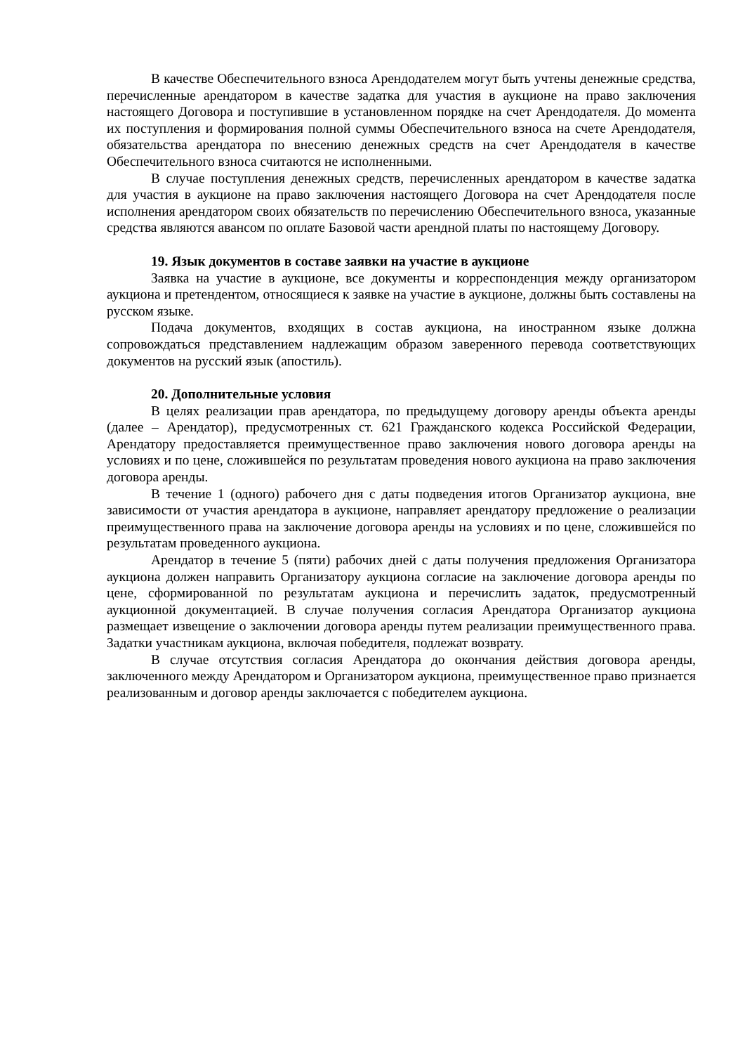В качестве Обеспечительного взноса Арендодателем могут быть учтены денежные средства, перечисленные арендатором в качестве задатка для участия в аукционе на право заключения настоящего Договора и поступившие в установленном порядке на счет Арендодателя. До момента их поступления и формирования полной суммы Обеспечительного взноса на счете Арендодателя, обязательства арендатора по внесению денежных средств на счет Арендодателя в качестве Обеспечительного взноса считаются не исполненными.
В случае поступления денежных средств, перечисленных арендатором в качестве задатка для участия в аукционе на право заключения настоящего Договора на счет Арендодателя после исполнения арендатором своих обязательств по перечислению Обеспечительного взноса, указанные средства являются авансом по оплате Базовой части арендной платы по настоящему Договору.
19. Язык документов в составе заявки на участие в аукционе
Заявка на участие в аукционе, все документы и корреспонденция между организатором аукциона и претендентом, относящиеся к заявке на участие в аукционе, должны быть составлены на русском языке.
Подача документов, входящих в состав аукциона, на иностранном языке должна сопровождаться представлением надлежащим образом заверенного перевода соответствующих документов на русский язык (апостиль).
20. Дополнительные условия
В целях реализации прав арендатора, по предыдущему договору аренды объекта аренды (далее – Арендатор), предусмотренных ст. 621 Гражданского кодекса Российской Федерации, Арендатору предоставляется преимущественное право заключения нового договора аренды на условиях и по цене, сложившейся по результатам проведения нового аукциона на право заключения договора аренды.
В течение 1 (одного) рабочего дня с даты подведения итогов Организатор аукциона, вне зависимости от участия арендатора в аукционе, направляет арендатору предложение о реализации преимущественного права на заключение договора аренды на условиях и по цене, сложившейся по результатам проведенного аукциона.
Арендатор в течение 5 (пяти) рабочих дней с даты получения предложения Организатора аукциона должен направить Организатору аукциона согласие на заключение договора аренды по цене, сформированной по результатам аукциона и перечислить задаток, предусмотренный аукционной документацией. В случае получения согласия Арендатора Организатор аукциона размещает извещение о заключении договора аренды путем реализации преимущественного права. Задатки участникам аукциона, включая победителя, подлежат возврату.
В случае отсутствия согласия Арендатора до окончания действия договора аренды, заключенного между Арендатором и Организатором аукциона, преимущественное право признается реализованным и договор аренды заключается с победителем аукциона.